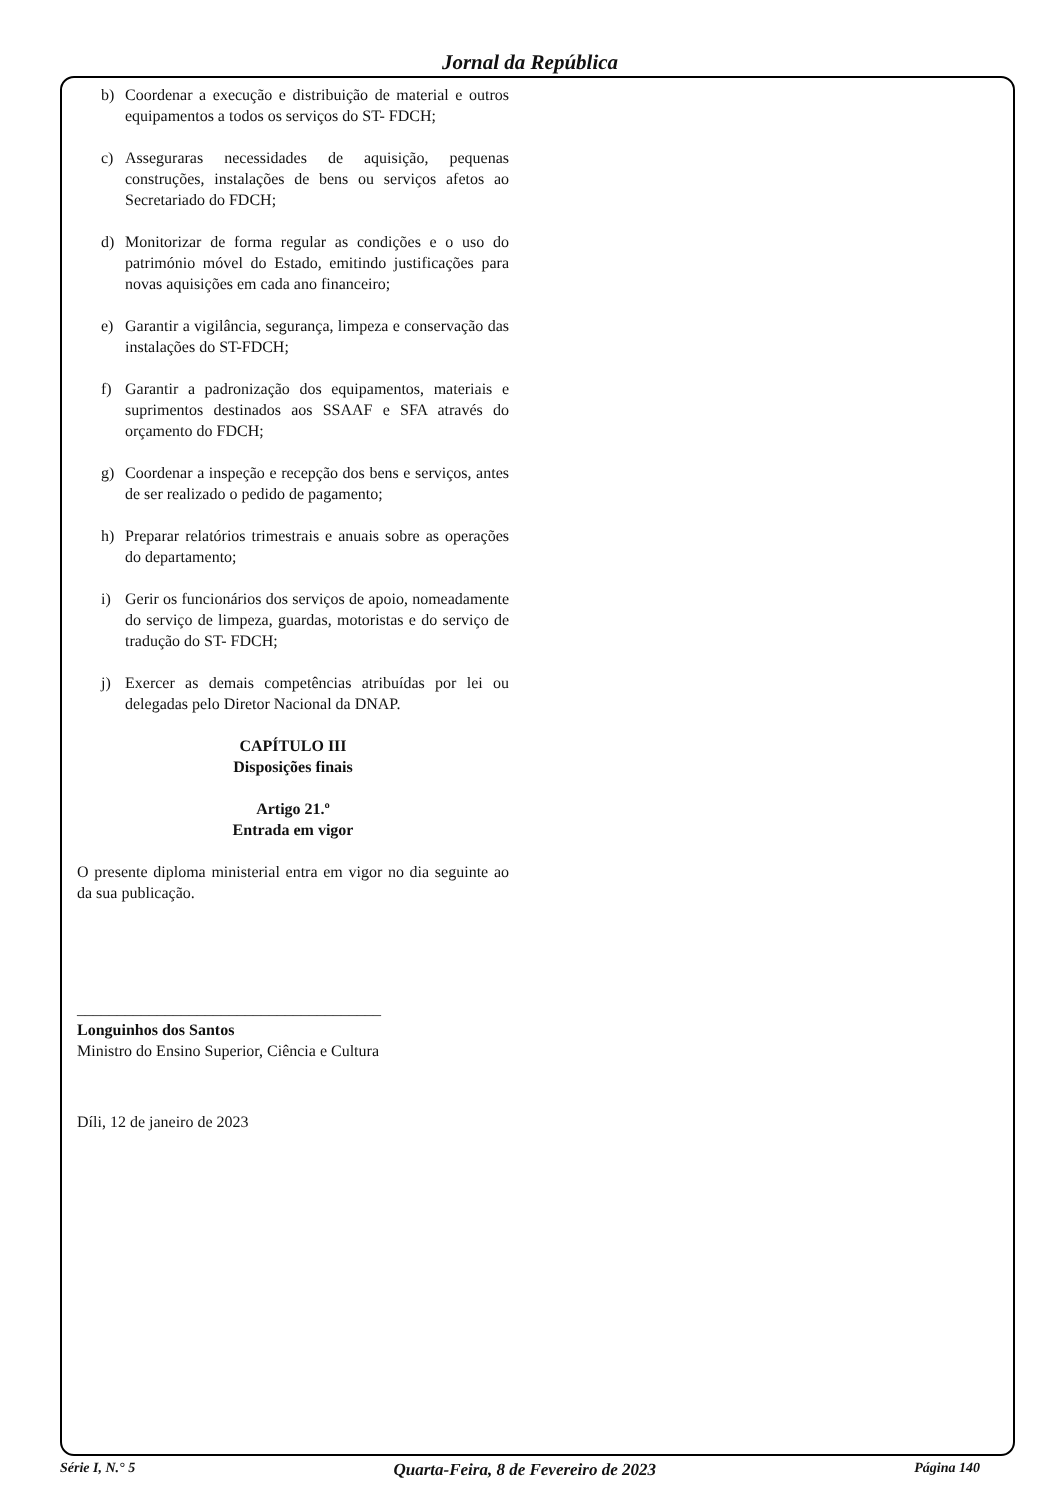Jornal da República
b) Coordenar a execução e distribuição de material e outros equipamentos a todos os serviços do ST- FDCH;
c) Asseguraras necessidades de aquisição, pequenas construções, instalações de bens ou serviços afetos ao Secretariado do FDCH;
d) Monitorizar de forma regular as condições e o uso do património móvel do Estado, emitindo justificações para novas aquisições em cada ano financeiro;
e) Garantir a vigilância, segurança, limpeza e conservação das instalações do ST-FDCH;
f) Garantir a padronização dos equipamentos, materiais e suprimentos destinados aos SSAAF e SFA através do orçamento do FDCH;
g) Coordenar a inspeção e recepção dos bens e serviços, antes de ser realizado o pedido de pagamento;
h) Preparar relatórios trimestrais e anuais sobre as operações do departamento;
i) Gerir os funcionários dos serviços de apoio, nomeadamente do serviço de limpeza, guardas, motoristas e do serviço de tradução do ST- FDCH;
j) Exercer as demais competências atribuídas por lei ou delegadas pelo Diretor Nacional da DNAP.
CAPÍTULO III
Disposições finais
Artigo 21.º
Entrada em vigor
O presente diploma ministerial entra em vigor no dia seguinte ao da sua publicação.
______________________________________
Longuinhos dos Santos
Ministro do Ensino Superior, Ciência e Cultura
Díli, 12 de janeiro de 2023
Série I, N.° 5 Quarta-Feira, 8 de Fevereiro de 2023 Página 140